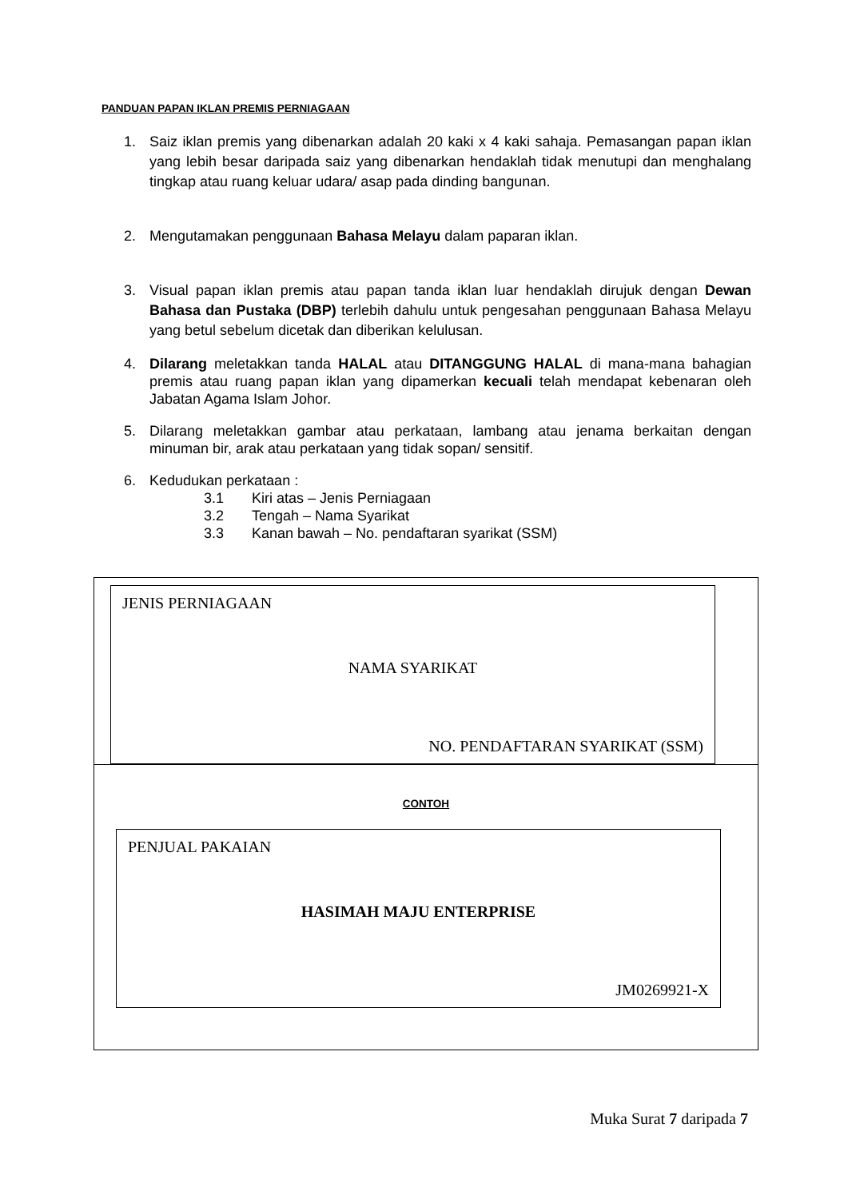PANDUAN PAPAN IKLAN PREMIS PERNIAGAAN
1. Saiz iklan premis yang dibenarkan adalah 20 kaki x 4 kaki sahaja. Pemasangan papan iklan yang lebih besar daripada saiz yang dibenarkan hendaklah tidak menutupi dan menghalang tingkap atau ruang keluar udara/ asap pada dinding bangunan.
2. Mengutamakan penggunaan Bahasa Melayu dalam paparan iklan.
3. Visual papan iklan premis atau papan tanda iklan luar hendaklah dirujuk dengan Dewan Bahasa dan Pustaka (DBP) terlebih dahulu untuk pengesahan penggunaan Bahasa Melayu yang betul sebelum dicetak dan diberikan kelulusan.
4. Dilarang meletakkan tanda HALAL atau DITANGGUNG HALAL di mana-mana bahagian premis atau ruang papan iklan yang dipamerkan kecuali telah mendapat kebenaran oleh Jabatan Agama Islam Johor.
5. Dilarang meletakkan gambar atau perkataan, lambang atau jenama berkaitan dengan minuman bir, arak atau perkataan yang tidak sopan/ sensitif.
6. Kedudukan perkataan :
3.1 Kiri atas – Jenis Perniagaan
3.2 Tengah – Nama Syarikat
3.3 Kanan bawah – No. pendaftaran syarikat (SSM)
JENIS PERNIAGAAN
NAMA SYARIKAT
NO. PENDAFTARAN SYARIKAT (SSM)
CONTOH
PENJUAL PAKAIAN
HASIMAH MAJU ENTERPRISE
JM0269921-X
Muka Surat 7 daripada 7